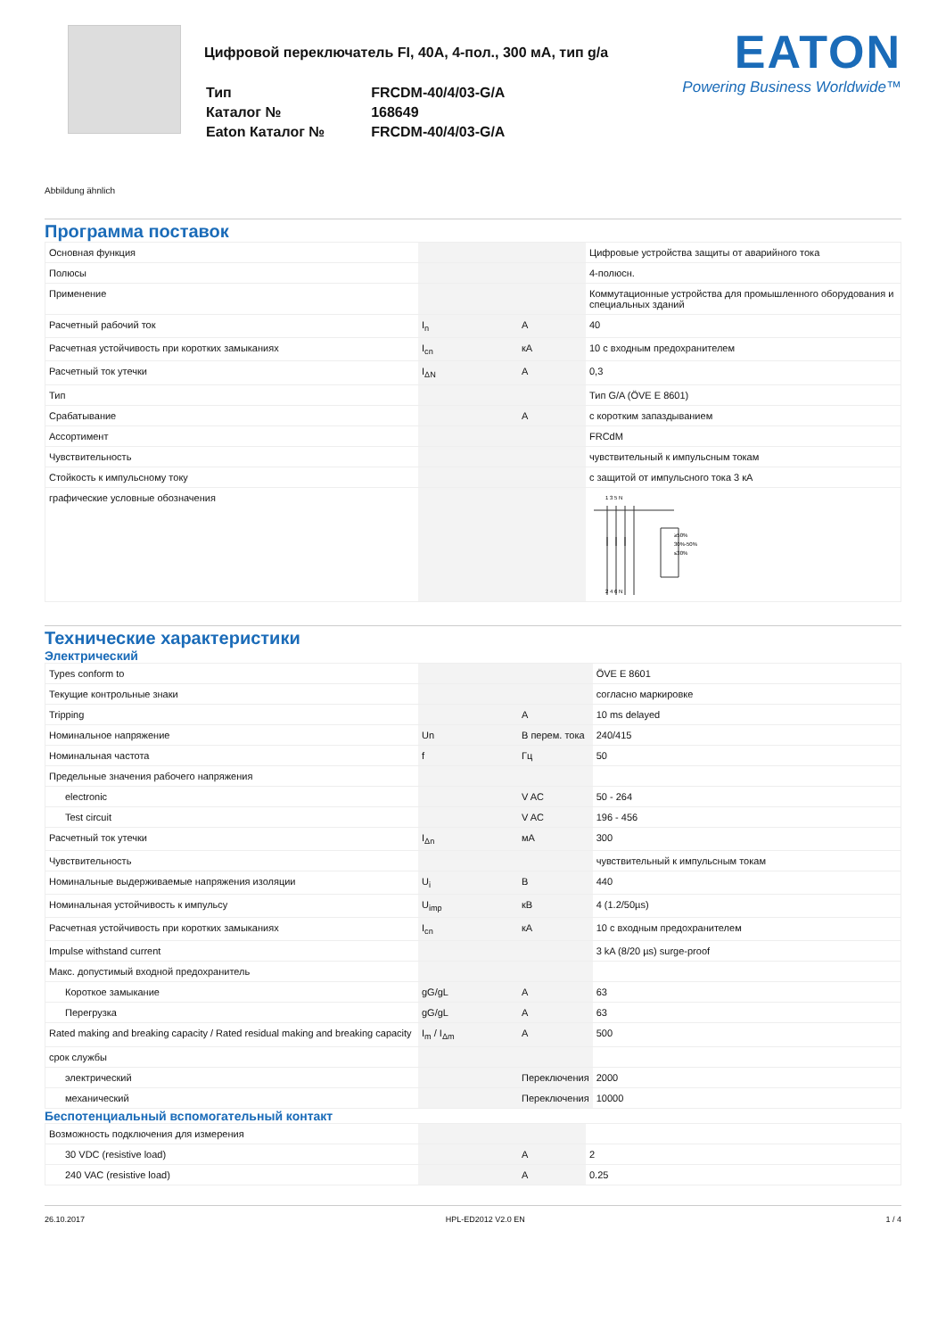Цифровой переключатель FI, 40A, 4-пол., 300 мA, тип g/a
| Тип | FRCDM-40/4/03-G/A |
| Каталог № | 168649 |
| Eaton Каталог № | FRCDM-40/4/03-G/A |
EATON
Powering Business Worldwide™
Abbildung ähnlich
Программа поставок
| Основная функция | | | Цифровые устройства защиты от аварийного тока |
| Полюсы | | | 4-полюсн. |
| Применение | | | Коммутационные устройства для промышленного оборудования и специальных зданий |
| Расчетный рабочий ток | I<sub>n</sub> | A | 40 |
| Расчетная устойчивость при коротких замыканиях | I<sub>cn</sub> | кA | 10 с входным предохранителем |
| Расчетный ток утечки | I<sub>ΔN</sub> | A | 0,3 |
| Тип | | | Тип G/A (ÖVE E 8601) |
| Срабатывание | | A | с коротким запаздыванием |
| Ассортимент | | | FRCdM |
| Чувствительность | | | чувствительный к импульсным токам |
| Стойкость к импульсному току | | | с защитой от импульсного тока 3 кA |
| графические условные обозначения | | | 1 3 5 N ≥50% 30%-50% ≤30% 2 4 6 N |
Технические характеристики
Электрический
| Types conform to | | | ÖVE E 8601 |
| Текущие контрольные знаки | | | согласно маркировке |
| Tripping | | A | 10 ms delayed |
| Номинальное напряжение | Un | В перем. тока | 240/415 |
| Номинальная частота | f | Гц | 50 |
| Предельные значения рабочего напряжения | | | |
| electronic | | V AC | 50 - 264 |
| Test circuit | | V AC | 196 - 456 |
| Расчетный ток утечки | I<sub>Δn</sub> | мA | 300 |
| Чувствительность | | | чувствительный к импульсным токам |
| Номинальные выдерживаемые напряжения изоляции | U<sub>i</sub> | В | 440 |
| Номинальная устойчивость к импульсу | U<sub>imp</sub> | кВ | 4 (1.2/50µs) |
| Расчетная устойчивость при коротких замыканиях | I<sub>cn</sub> | кA | 10 с входным предохранителем |
| Impulse withstand current | | | 3 kA (8/20 µs) surge-proof |
| Макс. допустимый входной предохранитель | | | |
| Короткое замыкание | gG/gL | A | 63 |
| Перегрузка | gG/gL | A | 63 |
| Rated making and breaking capacity / Rated residual making and breaking capacity | I<sub>m</sub> / I<sub>Δm</sub> | A | 500 |
| срок службы | | | |
| электрический | | Переключения | 2000 |
| механический | | Переключения | 10000 |
Беспотенциальный вспомогательный контакт
| Возможность подключения для измерения | | | |
| 30 VDC (resistive load) | | A | 2 |
| 240 VAC (resistive load) | | A | 0.25 |
26.10.2017 HPL-ED2012 V2.0 EN 1 / 4